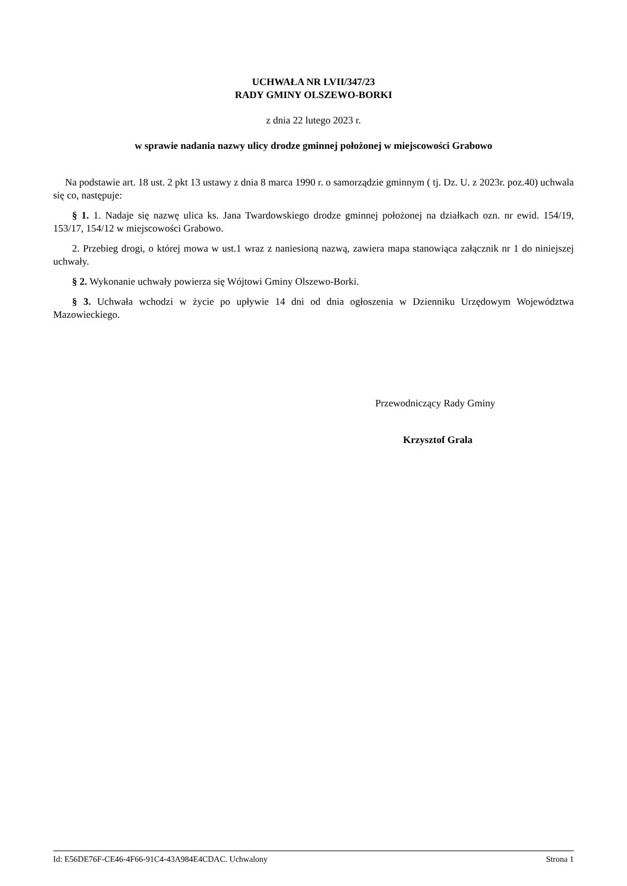UCHWAŁA NR LVII/347/23
RADY GMINY OLSZEWO-BORKI
z dnia 22 lutego 2023 r.
w sprawie nadania nazwy ulicy drodze gminnej położonej w miejscowości Grabowo
Na podstawie art. 18 ust. 2 pkt 13 ustawy z dnia 8 marca 1990 r. o samorządzie gminnym ( tj. Dz. U. z 2023r. poz.40) uchwala się co, następuje:
§ 1. 1. Nadaje się nazwę ulica ks. Jana Twardowskiego drodze gminnej położonej na działkach ozn. nr ewid. 154/19, 153/17, 154/12 w miejscowości Grabowo.
2. Przebieg drogi, o której mowa w ust.1 wraz z naniesioną nazwą, zawiera mapa stanowiąca załącznik nr 1 do niniejszej uchwały.
§ 2. Wykonanie uchwały powierza się Wójtowi Gminy Olszewo-Borki.
§ 3. Uchwała wchodzi w życie po upływie 14 dni od dnia ogłoszenia w Dzienniku Urzędowym Województwa Mazowieckiego.
Przewodniczący Rady Gminy
Krzysztof Grala
Id: E56DE76F-CE46-4F66-91C4-43A984E4CDAC. Uchwalony Strona 1